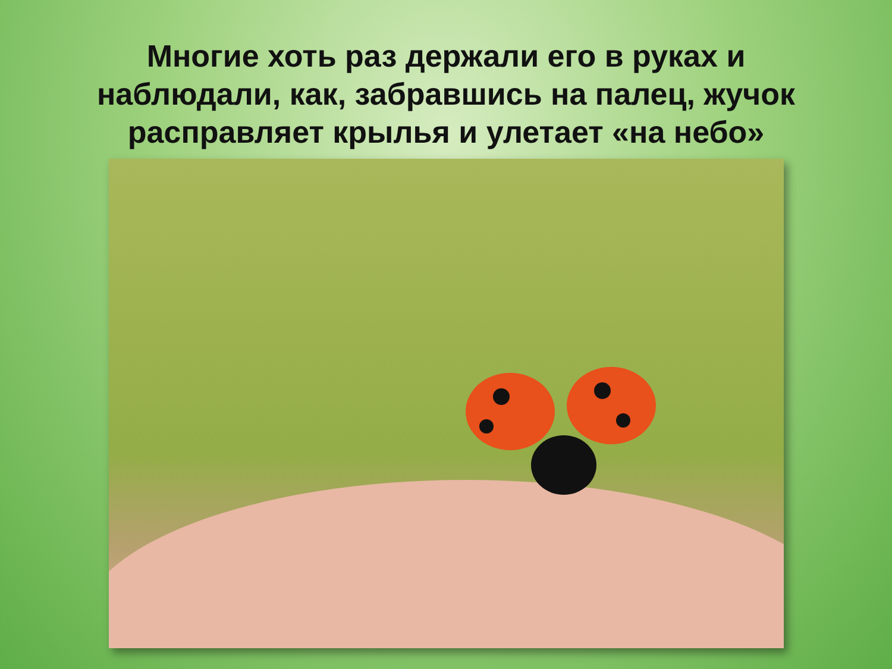Многие хоть раз держали его в руках и наблюдали, как, забравшись на палец, жучок расправляет крылья и улетает «на небо»